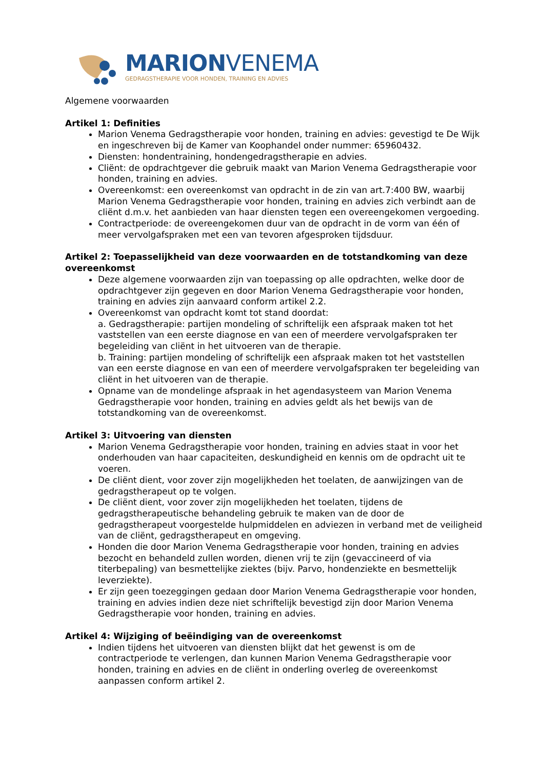MARIONVENEMA
GEDRAGSTHERAPIE VOOR HONDEN, TRAINING EN ADVIES
Algemene voorwaarden
Artikel 1: Definities
Marion Venema Gedragstherapie voor honden, training en advies: gevestigd te De Wijk en ingeschreven bij de Kamer van Koophandel onder nummer: 65960432.
Diensten: hondentraining, hondengedragstherapie en advies.
Cliënt: de opdrachtgever die gebruik maakt van Marion Venema Gedragstherapie voor honden, training en advies.
Overeenkomst: een overeenkomst van opdracht in de zin van art.7:400 BW, waarbij Marion Venema Gedragstherapie voor honden, training en advies zich verbindt aan de cliënt d.m.v. het aanbieden van haar diensten tegen een overeengekomen vergoeding.
Contractperiode: de overeengekomen duur van de opdracht in de vorm van één of meer vervolgafspraken met een van tevoren afgesproken tijdsduur.
Artikel 2: Toepasselijkheid van deze voorwaarden en de totstandkoming van deze overeenkomst
Deze algemene voorwaarden zijn van toepassing op alle opdrachten, welke door de opdrachtgever zijn gegeven en door Marion Venema Gedragstherapie voor honden, training en advies zijn aanvaard conform artikel 2.2.
Overeenkomst van opdracht komt tot stand doordat:
a. Gedragstherapie: partijen mondeling of schriftelijk een afspraak maken tot het vaststellen van een eerste diagnose en van een of meerdere vervolgafspraken ter begeleiding van cliënt in het uitvoeren van de therapie.
b. Training: partijen mondeling of schriftelijk een afspraak maken tot het vaststellen van een eerste diagnose en van een of meerdere vervolgafspraken ter begeleiding van cliënt in het uitvoeren van de therapie.
Opname van de mondelinge afspraak in het agendasysteem van Marion Venema Gedragstherapie voor honden, training en advies geldt als het bewijs van de totstandkoming van de overeenkomst.
Artikel 3: Uitvoering van diensten
Marion Venema Gedragstherapie voor honden, training en advies staat in voor het onderhouden van haar capaciteiten, deskundigheid en kennis om de opdracht uit te voeren.
De cliënt dient, voor zover zijn mogelijkheden het toelaten, de aanwijzingen van de gedragstherapeut op te volgen.
De cliënt dient, voor zover zijn mogelijkheden het toelaten, tijdens de gedragstherapeutische behandeling gebruik te maken van de door de gedragstherapeut voorgestelde hulpmiddelen en adviezen in verband met de veiligheid van de cliënt, gedragstherapeut en omgeving.
Honden die door Marion Venema Gedragstherapie voor honden, training en advies bezocht en behandeld zullen worden, dienen vrij te zijn (gevaccineerd of via titerbepaling) van besmettelijke ziektes (bijv. Parvo, hondenziekte en besmettelijk leverziekte).
Er zijn geen toezeggingen gedaan door Marion Venema Gedragstherapie voor honden, training en advies indien deze niet schriftelijk bevestigd zijn door Marion Venema Gedragstherapie voor honden, training en advies.
Artikel 4: Wijziging of beëindiging van de overeenkomst
Indien tijdens het uitvoeren van diensten blijkt dat het gewenst is om de contractperiode te verlengen, dan kunnen Marion Venema Gedragstherapie voor honden, training en advies en de cliënt in onderling overleg de overeenkomst aanpassen conform artikel 2.